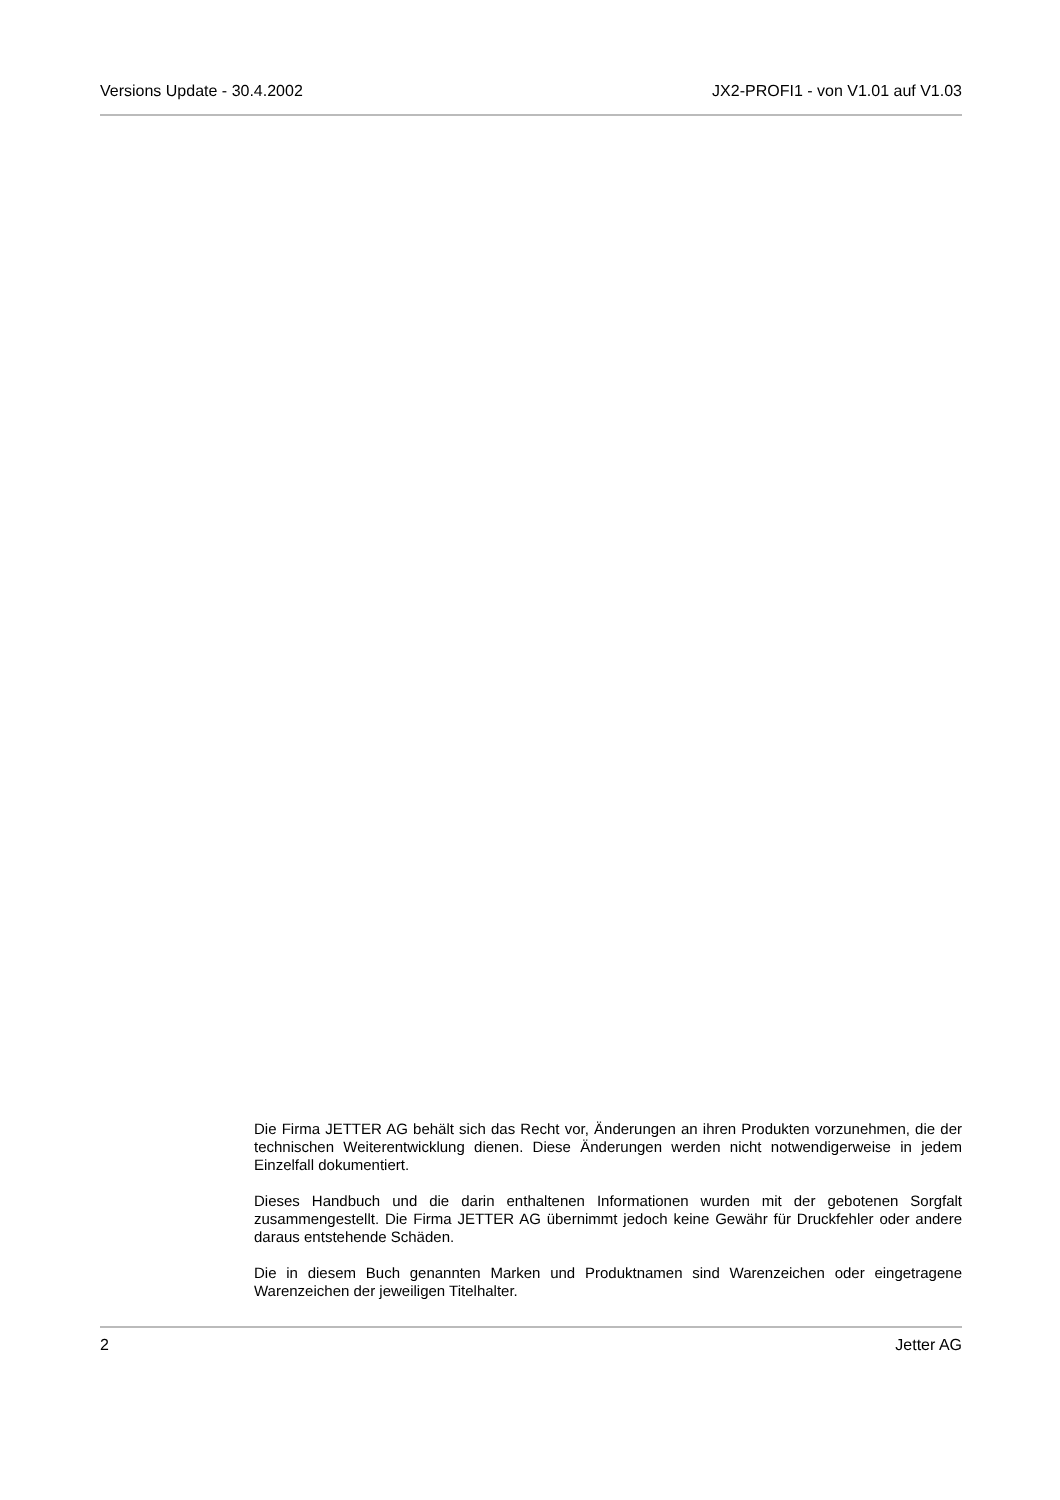Versions Update - 30.4.2002 JX2-PROFI1 - von V1.01 auf V1.03
Die Firma JETTER AG behält sich das Recht vor, Änderungen an ihren Produkten vorzunehmen, die der technischen Weiterentwicklung dienen. Diese Änderungen werden nicht notwendigerweise in jedem Einzelfall dokumentiert.
Dieses Handbuch und die darin enthaltenen Informationen wurden mit der gebotenen Sorgfalt zusammengestellt. Die Firma JETTER AG übernimmt jedoch keine Gewähr für Druckfehler oder andere daraus entstehende Schäden.
Die in diesem Buch genannten Marken und Produktnamen sind Warenzeichen oder eingetragene Warenzeichen der jeweiligen Titelhalter.
2 Jetter AG